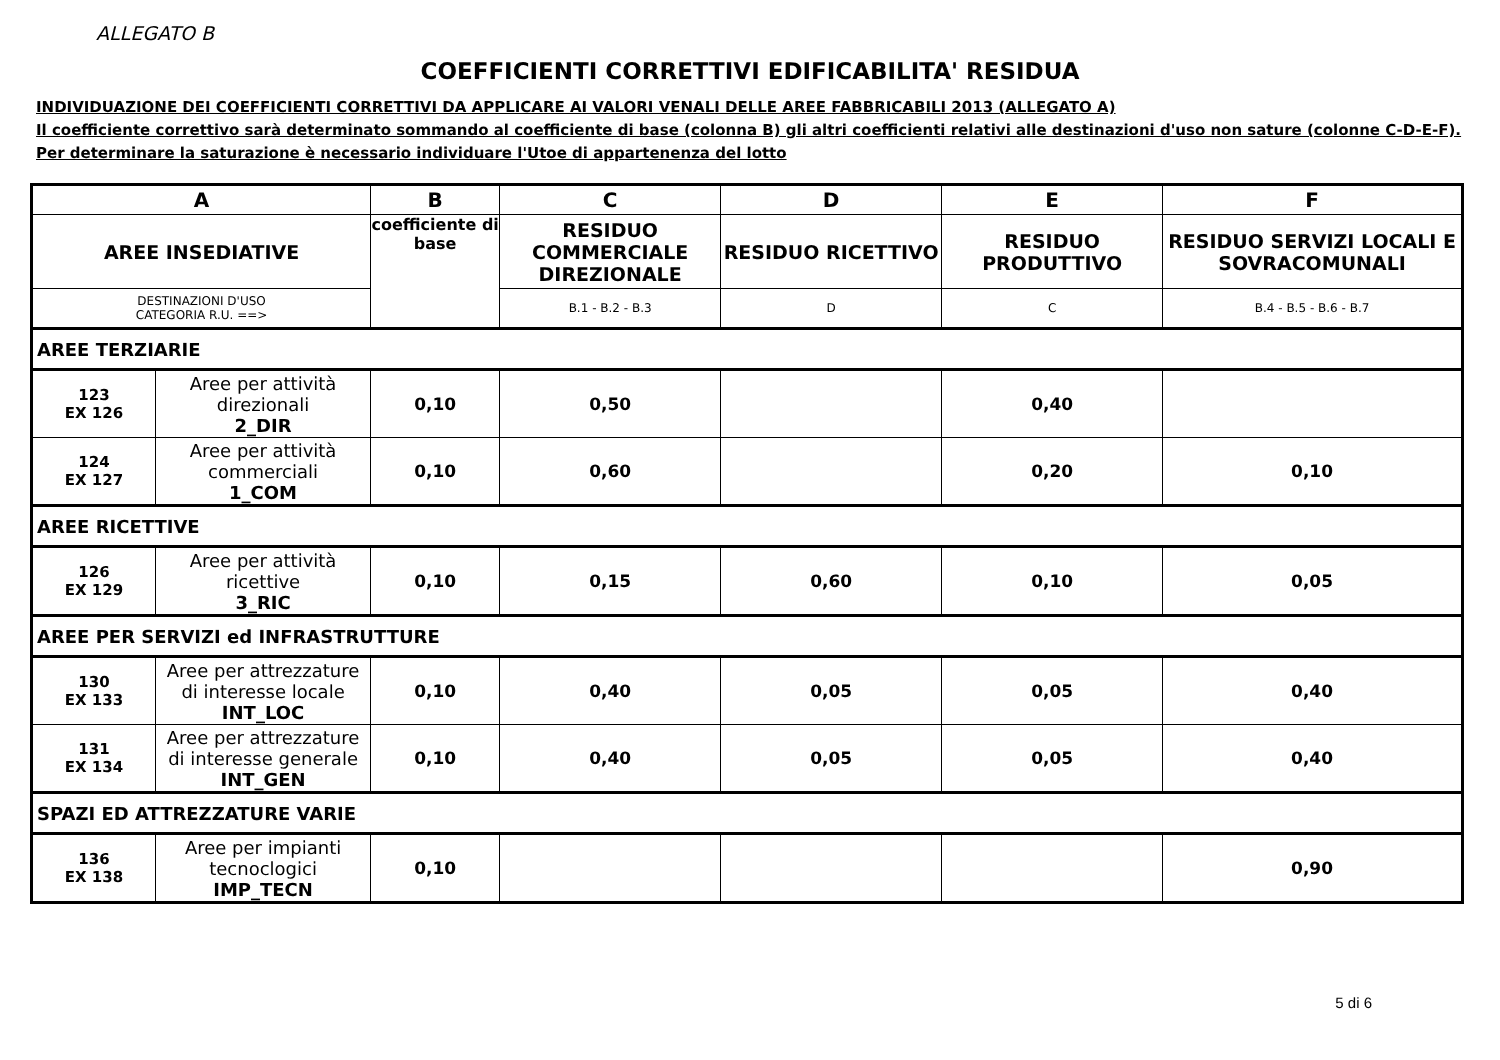ALLEGATO B
COEFFICIENTI CORRETTIVI EDIFICABILITA' RESIDUA
INDIVIDUAZIONE DEI COEFFICIENTI CORRETTIVI DA APPLICARE AI VALORI VENALI DELLE AREE FABBRICABILI 2013 (ALLEGATO A)
Il coefficiente correttivo sarà determinato sommando al coefficiente di base (colonna B) gli altri coefficienti relativi alle destinazioni d'uso non sature (colonne C-D-E-F).
Per determinare la saturazione è necessario individuare l'Utoe di appartenenza del lotto
| A | | B | C | D | E | F |
| --- | --- | --- | --- | --- | --- | --- |
| AREE INSEDIATIVE | | coefficiente di base | RESIDUO COMMERCIALE DIREZIONALE | RESIDUO RICETTIVO | RESIDUO PRODUTTIVO | RESIDUO SERVIZI LOCALI E SOVRACOMUNALI |
| DESTINAZIONI D'USO CATEGORIA R.U. ==> | | | B.1 - B.2 - B.3 | D | C | B.4 - B.5 - B.6 - B.7 |
| AREE TERZIARIE | | | | | | |
| 123 EX 126 | Aree per attività direzionali 2_DIR | 0,10 | 0,50 | | 0,40 | |
| 124 EX 127 | Aree per attività commerciali 1_COM | 0,10 | 0,60 | | 0,20 | 0,10 |
| AREE RICETTIVE | | | | | | |
| 126 EX 129 | Aree per attività ricettive 3_RIC | 0,10 | 0,15 | 0,60 | 0,10 | 0,05 |
| AREE PER SERVIZI ed INFRASTRUTTURE | | | | | | |
| 130 EX 133 | Aree per attrezzature di interesse locale INT_LOC | 0,10 | 0,40 | 0,05 | 0,05 | 0,40 |
| 131 EX 134 | Aree per attrezzature di interesse generale INT_GEN | 0,10 | 0,40 | 0,05 | 0,05 | 0,40 |
| SPAZI ED ATTREZZATURE VARIE | | | | | | |
| 136 EX 138 | Aree per impianti tecnoclogici IMP_TECN | 0,10 | | | | 0,90 |
5 di 6